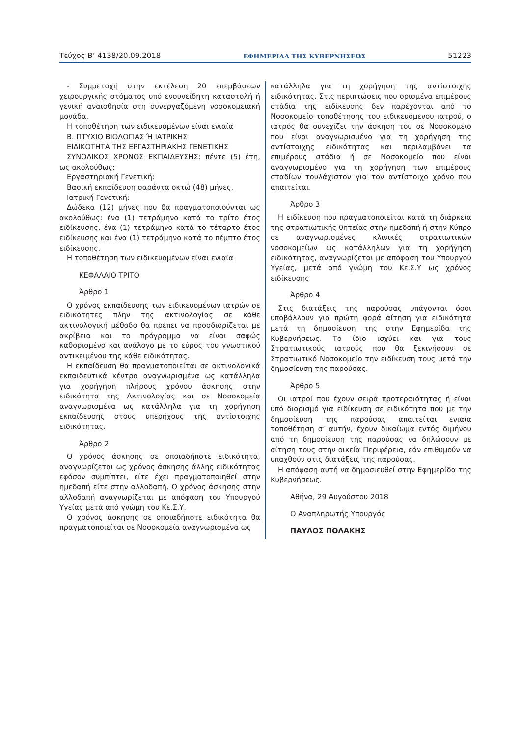Τεύχος Β’ 4138/20.09.2018 ΕΦΗΜΕΡΙΔΑ ΤΗΣ ΚΥΒΕΡΝΗΣΕΩΣ 51223
- Συμμετοχή στην εκτέλεση 20 επεμβάσεων χειρουργικής στόματος υπό ενσυνείδητη καταστολή ή γενική αναισθησία στη συνεργαζόμενη νοσοκομειακή μονάδα.
Η τοποθέτηση των ειδικευομένων είναι ενιαία
Β. ΠΤΥΧΙΟ ΒΙΟΛΟΓΙΑΣ Ή ΙΑΤΡΙΚΗΣ
ΕΙΔΙΚΟΤΗΤΑ ΤΗΣ ΕΡΓΑΣΤΗΡΙΑΚΗΣ ΓΕΝΕΤΙΚΗΣ
ΣΥΝΟΛΙΚΟΣ ΧΡΟΝΟΣ ΕΚΠΑΙΔΕΥΣΗΣ: πέντε (5) έτη, ως ακολούθως:
Εργαστηριακή Γενετική:
Βασική εκπαίδευση σαράντα οκτώ (48) μήνες.
Ιατρική Γενετική:
Δώδεκα (12) μήνες που θα πραγματοποιούνται ως ακολούθως: ένα (1) τετράμηνο κατά το τρίτο έτος ειδίκευσης, ένα (1) τετράμηνο κατά το τέταρτο έτος ειδίκευσης και ένα (1) τετράμηνο κατά το πέμπτο έτος ειδίκευσης.
Η τοποθέτηση των ειδικευομένων είναι ενιαία
ΚΕΦΑΛΑΙΟ ΤΡΙΤΟ
Άρθρο 1
Ο χρόνος εκπαίδευσης των ειδικευομένων ιατρών σε ειδικότητες πλην της ακτινολογίας σε κάθε ακτινολογική μέθοδο θα πρέπει να προσδιορίζεται με ακρίβεια και το πρόγραμμα να είναι σαφώς καθορισμένο και ανάλογο με το εύρος του γνωστικού αντικειμένου της κάθε ειδικότητας.
Η εκπαίδευση θα πραγματοποιείται σε ακτινολογικά εκπαιδευτικά κέντρα αναγνωρισμένα ως κατάλληλα για χορήγηση πλήρους χρόνου άσκησης στην ειδικότητα της Ακτινολογίας και σε Νοσοκομεία αναγνωρισμένα ως κατάλληλα για τη χορήγηση εκπαίδευσης στους υπερήχους της αντίστοιχης ειδικότητας.
Άρθρο 2
Ο χρόνος άσκησης σε οποιαδήποτε ειδικότητα, αναγνωρίζεται ως χρόνος άσκησης άλλης ειδικότητας εφόσον συμπίπτει, είτε έχει πραγματοποιηθεί στην ημεδαπή είτε στην αλλοδαπή. Ο χρόνος άσκησης στην αλλοδαπή αναγνωρίζεται με απόφαση του Υπουργού Υγείας μετά από γνώμη του Κε.Σ.Υ.
Ο χρόνος άσκησης σε οποιαδήποτε ειδικότητα θα πραγματοποιείται σε Νοσοκομεία αναγνωρισμένα ως
κατάλληλα για τη χορήγηση της αντίστοιχης ειδικότητας. Στις περιπτώσεις που ορισμένα επιμέρους στάδια της ειδίκευσης δεν παρέχονται από το Νοσοκομείο τοποθέτησης του ειδικευόμενου ιατρού, ο ιατρός θα συνεχίζει την άσκηση του σε Νοσοκομείο που είναι αναγνωρισμένο για τη χορήγηση της αντίστοιχης ειδικότητας και περιλαμβάνει τα επιμέρους στάδια ή σε Νοσοκομείο που είναι αναγνωρισμένο για τη χορήγηση των επιμέρους σταδίων τουλάχιστον για τον αντίστοιχο χρόνο που απαιτείται.
Άρθρο 3
Η ειδίκευση που πραγματοποιείται κατά τη διάρκεια της στρατιωτικής θητείας στην ημεδαπή ή στην Κύπρο σε αναγνωρισμένες κλινικές στρατιωτικών νοσοκομείων ως κατάλληλων για τη χορήγηση ειδικότητας, αναγνωρίζεται με απόφαση του Υπουργού Υγείας, μετά από γνώμη του Κε.Σ.Υ ως χρόνος ειδίκευσης
Άρθρο 4
Στις διατάξεις της παρούσας υπάγονται όσοι υποβάλλουν για πρώτη φορά αίτηση για ειδικότητα μετά τη δημοσίευση της στην Εφημερίδα της Κυβερνήσεως. Το ίδιο ισχύει και για τους Στρατιωτικούς ιατρούς που θα ξεκινήσουν σε Στρατιωτικό Νοσοκομείο την ειδίκευση τους μετά την δημοσίευση της παρούσας.
Άρθρο 5
Οι ιατροί που έχουν σειρά προτεραιότητας ή είναι υπό διορισμό για ειδίκευση σε ειδικότητα που με την δημοσίευση της παρούσας απαιτείται ενιαία τοποθέτηση σ’ αυτήν, έχουν δικαίωμα εντός διμήνου από τη δημοσίευση της παρούσας να δηλώσουν με αίτηση τους στην οικεία Περιφέρεια, εάν επιθυμούν να υπαχθούν στις διατάξεις της παρούσας.
Η απόφαση αυτή να δημοσιευθεί στην Εφημερίδα της Κυβερνήσεως.
Αθήνα, 29 Αυγούστου 2018
Ο Αναπληρωτής Υπουργός
ΠΑΥΛΟΣ ΠΟΛΑΚΗΣ